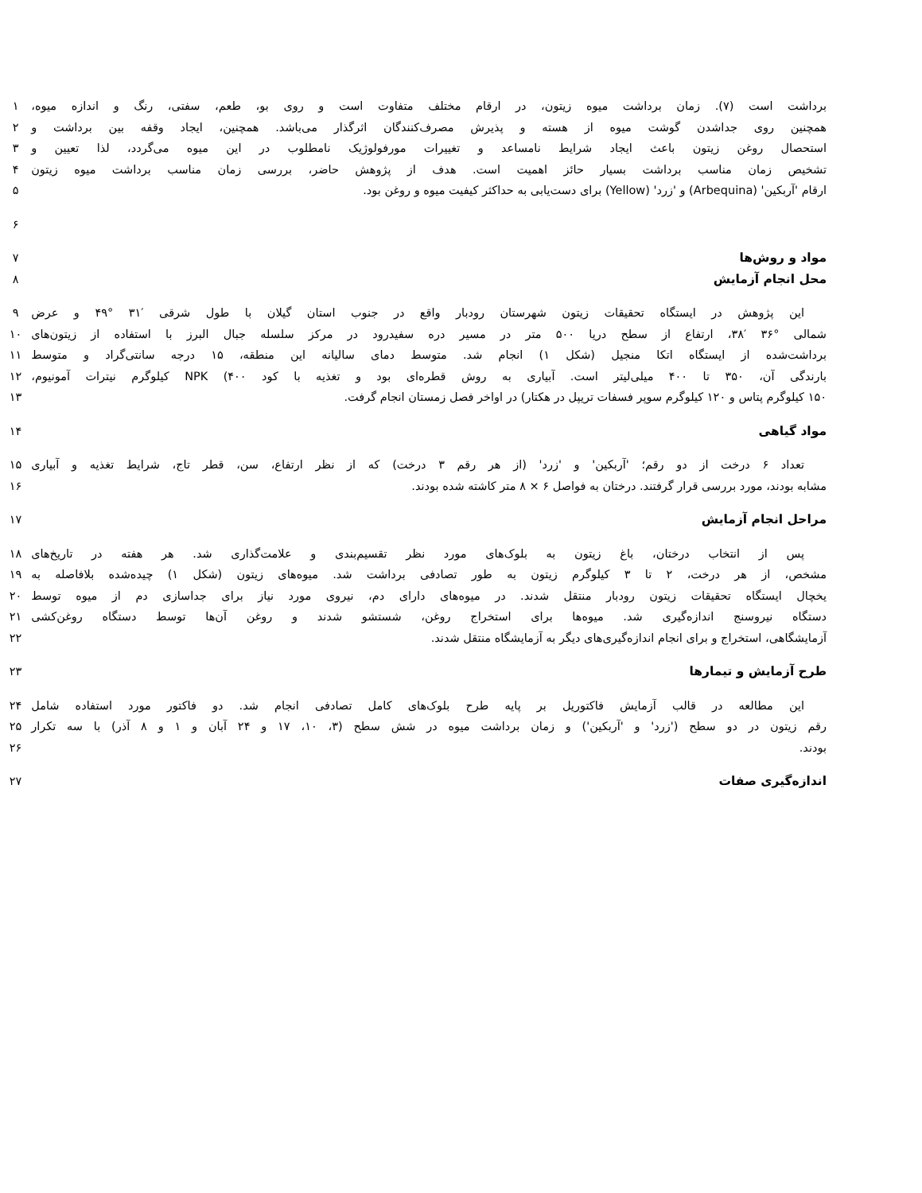برداشت است (۷). زمان برداشت میوه زیتون، در ارقام مختلف متفاوت است و روی بو، طعم، سفتی، رنگ و اندازه میوه، ۱
همچنین روی جداشدن گوشت میوه از هسته و پذیرش مصرف‌کنندگان اثرگذار می‌باشد. همچنین، ایجاد وقفه بین برداشت و ۲
استحصال روغن زیتون باعث ایجاد شرایط نامساعد و تغییرات مورفولوژیک نامطلوب در این میوه می‌گردد، لذا تعیین و ۳
تشخیص زمان مناسب برداشت بسیار حائز اهمیت است. هدف از پژوهش حاضر، بررسی زمان مناسب برداشت میوه زیتون ۴
ارقام 'آربکین' (Arbequina) و 'زرد' (Yellow) برای دست‌یابی به حداکثر کیفیت میوه و روغن بود. ۵
۶
مواد و روش‌ها ۷
محل انجام آزمایش ۸
این پژوهش در ایستگاه تحقیقات زیتون شهرستان رودبار واقع در جنوب استان گیلان با طول شرقی ′۳۱ °۴۹ و عرض ۹
شمالی °۳۶ ′۳۸، ارتفاع از سطح دریا ۵۰۰ متر در مسیر دره سفیدرود در مرکز سلسله جبال البرز با استفاده از زیتون‌های ۱۰
برداشت‌شده از ایستگاه اتکا منجیل (شکل ۱) انجام شد. متوسط دمای سالیانه این منطقه، ۱۵ درجه سانتی‌گراد و متوسط ۱۱
بارندگی آن، ۳۵۰ تا ۴۰۰ میلی‌لیتر است. آبیاری به روش قطره‌ای بود و تغذیه با کود NPK (۴۰۰ کیلوگرم نیترات آمونیوم، ۱۲
۱۵۰ کیلوگرم پتاس و ۱۲۰ کیلوگرم سوپر فسفات تریپل در هکتار) در اواخر فصل زمستان انجام گرفت. ۱۳
مواد گیاهی ۱۴
تعداد ۶ درخت از دو رقم؛ 'آربکین' و 'زرد' (از هر رقم ۳ درخت) که از نظر ارتفاع، سن، قطر تاج، شرایط تغذیه و آبیاری ۱۵
مشابه بودند، مورد بررسی قرار گرفتند. درختان به فواصل ۶ × ۸ متر کاشته شده بودند. ۱۶
مراحل انجام آزمایش ۱۷
پس از انتخاب درختان، باغ زیتون به بلوک‌های مورد نظر تقسیم‌بندی و علامت‌گذاری شد. هر هفته در تاریخ‌های ۱۸
مشخص، از هر درخت، ۲ تا ۳ کیلوگرم زیتون به طور تصادفی برداشت شد. میوه‌های زیتون (شکل ۱) چیده‌شده بلافاصله به ۱۹
یخچال ایستگاه تحقیقات زیتون رودبار منتقل شدند. در میوه‌های دارای دم، نیروی مورد نیاز برای جداسازی دم از میوه توسط ۲۰
دستگاه نیروسنج اندازه‌گیری شد. میوه‌ها برای استخراج روغن، شستشو شدند و روغن آن‌ها توسط دستگاه روغن‌کشی ۲۱
آزمایشگاهی، استخراج و برای انجام اندازه‌گیری‌های دیگر به آزمایشگاه منتقل شدند. ۲۲
طرح آزمایش و تیمارها ۲۳
این مطالعه در قالب آزمایش فاکتوریل بر پایه طرح بلوک‌های کامل تصادفی انجام شد. دو فاکتور مورد استفاده شامل ۲۴
رقم زیتون در دو سطح ('زرد' و 'آربکین') و زمان برداشت میوه در شش سطح (۳، ۱۰، ۱۷ و ۲۴ آبان و ۱ و ۸ آذر) با سه تکرار ۲۵
بودند. ۲۶
اندازه‌گیری صفات ۲۷